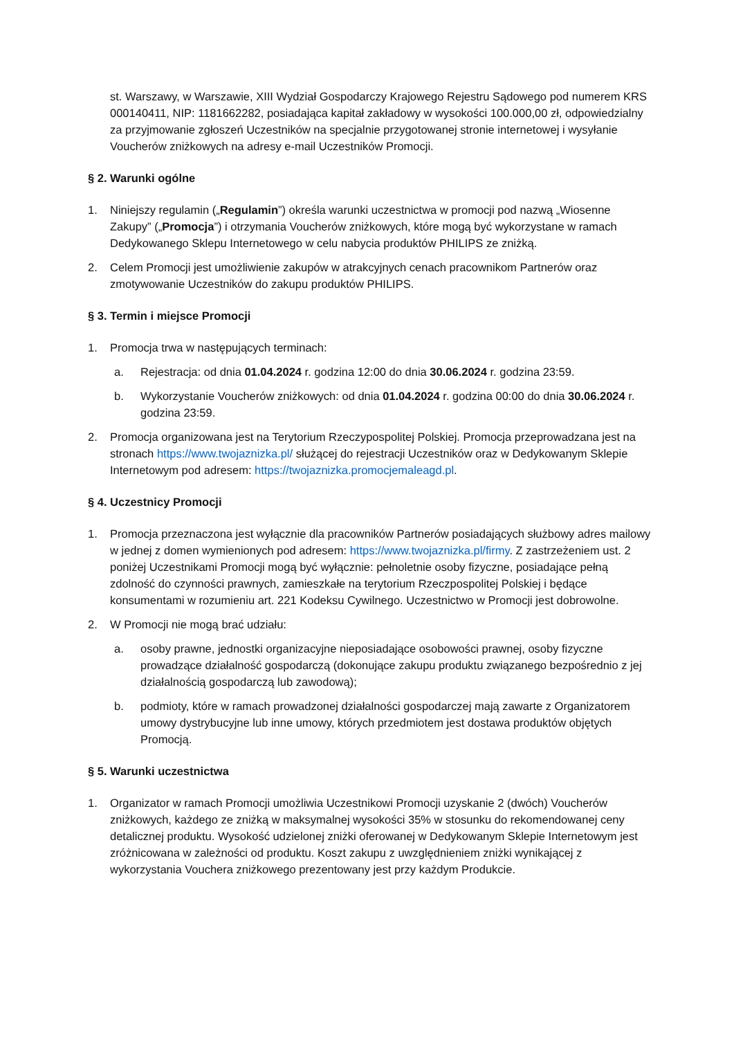st. Warszawy, w Warszawie, XIII Wydział Gospodarczy Krajowego Rejestru Sądowego pod numerem KRS 000140411, NIP: 1181662282, posiadająca kapitał zakładowy w wysokości 100.000,00 zł, odpowiedzialny za przyjmowanie zgłoszeń Uczestników na specjalnie przygotowanej stronie internetowej i wysyłanie Voucherów zniżkowych na adresy e-mail Uczestników Promocji.
§ 2. Warunki ogólne
1. Niniejszy regulamin („Regulamin”) określa warunki uczestnictwa w promocji pod nazwą „Wiosenne Zakupy” („Promocja”) i otrzymania Voucherów zniżkowych, które mogą być wykorzystane w ramach Dedykowanego Sklepu Internetowego w celu nabycia produktów PHILIPS ze zniżką.
2. Celem Promocji jest umożliwienie zakupów w atrakcyjnych cenach pracownikom Partnerów oraz zmotywowanie Uczestników do zakupu produktów PHILIPS.
§ 3. Termin i miejsce Promocji
1. Promocja trwa w następujących terminach:
a. Rejestracja: od dnia 01.04.2024 r. godzina 12:00 do dnia 30.06.2024 r. godzina 23:59.
b. Wykorzystanie Voucherów zniżkowych: od dnia 01.04.2024 r. godzina 00:00 do dnia 30.06.2024 r. godzina 23:59.
2. Promocja organizowana jest na Terytorium Rzeczypospolitej Polskiej. Promocja przeprowadzana jest na stronach https://www.twojaznizka.pl/ służącej do rejestracji Uczestników oraz w Dedykowanym Sklepie Internetowym pod adresem: https://twojaznizka.promocjemaleagd.pl.
§ 4. Uczestnicy Promocji
1. Promocja przeznaczona jest wyłącznie dla pracowników Partnerów posiadających służbowy adres mailowy w jednej z domen wymienionych pod adresem: https://www.twojaznizka.pl/firmy. Z zastrzeżeniem ust. 2 poniżej Uczestnikami Promocji mogą być wyłącznie: pełnoletnie osoby fizyczne, posiadające pełną zdolność do czynności prawnych, zamieszkałe na terytorium Rzeczpospolitej Polskiej i będące konsumentami w rozumieniu art. 221 Kodeksu Cywilnego. Uczestnictwo w Promocji jest dobrowolne.
2. W Promocji nie mogą brać udziału:
a. osoby prawne, jednostki organizacyjne nieposiadające osobowości prawnej, osoby fizyczne prowadzące działalność gospodarczą (dokonujące zakupu produktu związanego bezpośrednio z jej działalnością gospodarczą lub zawodową);
b. podmioty, które w ramach prowadzonej działalności gospodarczej mają zawarte z Organizatorem umowy dystrybucyjne lub inne umowy, których przedmiotem jest dostawa produktów objętych Promocją.
§ 5. Warunki uczestnictwa
1. Organizator w ramach Promocji umożliwia Uczestnikowi Promocji uzyskanie 2 (dwóch) Voucherów zniżkowych, każdego ze zniżką w maksymalnej wysokości 35% w stosunku do rekomendowanej ceny detalicznej produktu. Wysokość udzielonej zniżki oferowanej w Dedykowanym Sklepie Internetowym jest zróżnicowana w zależności od produktu. Koszt zakupu z uwzględnieniem zniżki wynikającej z wykorzystania Vouchera zniżkowego prezentowany jest przy każdym Produkcie.